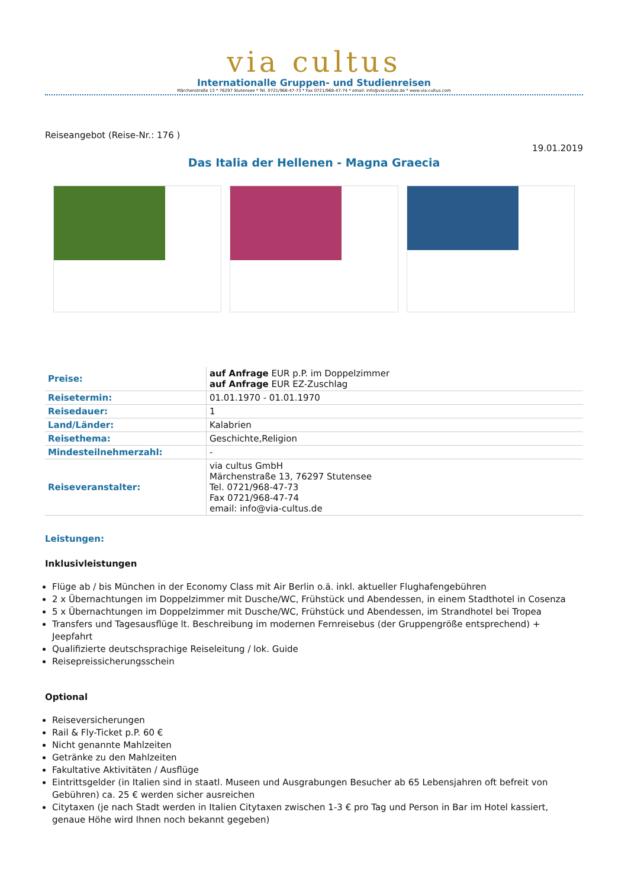via cultus
Internationalle Gruppen- und Studienreisen
Märchenstraße 13 * 76297 Stutensee * Tel. 0721/968-47-73 * Fax 0721/968-47-74 * email: info@via-cultus.de * www.via-cultus.com
Reiseangebot (Reise-Nr.: 176 )
19.01.2019
Das Italia der Hellenen - Magna Graecia
| Preise: | auf Anfrage EUR p.P. im Doppelzimmer auf Anfrage EUR EZ-Zuschlag |
| Reisetermin: | 01.01.1970 - 01.01.1970 |
| Reisedauer: | 1 |
| Land/Länder: | Kalabrien |
| Reisethema: | Geschichte,Religion |
| Mindesteilnehmerzahl: | - |
| Reiseveranstalter: | via cultus GmbH Märchenstraße 13, 76297 Stutensee Tel. 0721/968-47-73 Fax 0721/968-47-74 email: info@via-cultus.de |
Leistungen:
Inklusivleistungen
Flüge ab / bis München in der Economy Class mit Air Berlin o.ä. inkl. aktueller Flughafengebühren
2 x Übernachtungen im Doppelzimmer mit Dusche/WC, Frühstück und Abendessen, in einem Stadthotel in Cosenza
5 x Übernachtungen im Doppelzimmer mit Dusche/WC, Frühstück und Abendessen, im Strandhotel bei Tropea
Transfers und Tagesausflüge lt. Beschreibung im modernen Fernreisebus (der Gruppengröße entsprechend) + Jeepfahrt
Qualifizierte deutschsprachige Reiseleitung / lok. Guide
Reisepreissicherungsschein
Optional
Reiseversicherungen
Rail & Fly-Ticket p.P. 60 €
Nicht genannte Mahlzeiten
Getränke zu den Mahlzeiten
Fakultative Aktivitäten / Ausflüge
Eintrittsgelder (in Italien sind in staatl. Museen und Ausgrabungen Besucher ab 65 Lebensjahren oft befreit von Gebühren) ca. 25 € werden sicher ausreichen
Citytaxen (je nach Stadt werden in Italien Citytaxen zwischen 1-3 € pro Tag und Person in Bar im Hotel kassiert, genaue Höhe wird Ihnen noch bekannt gegeben)